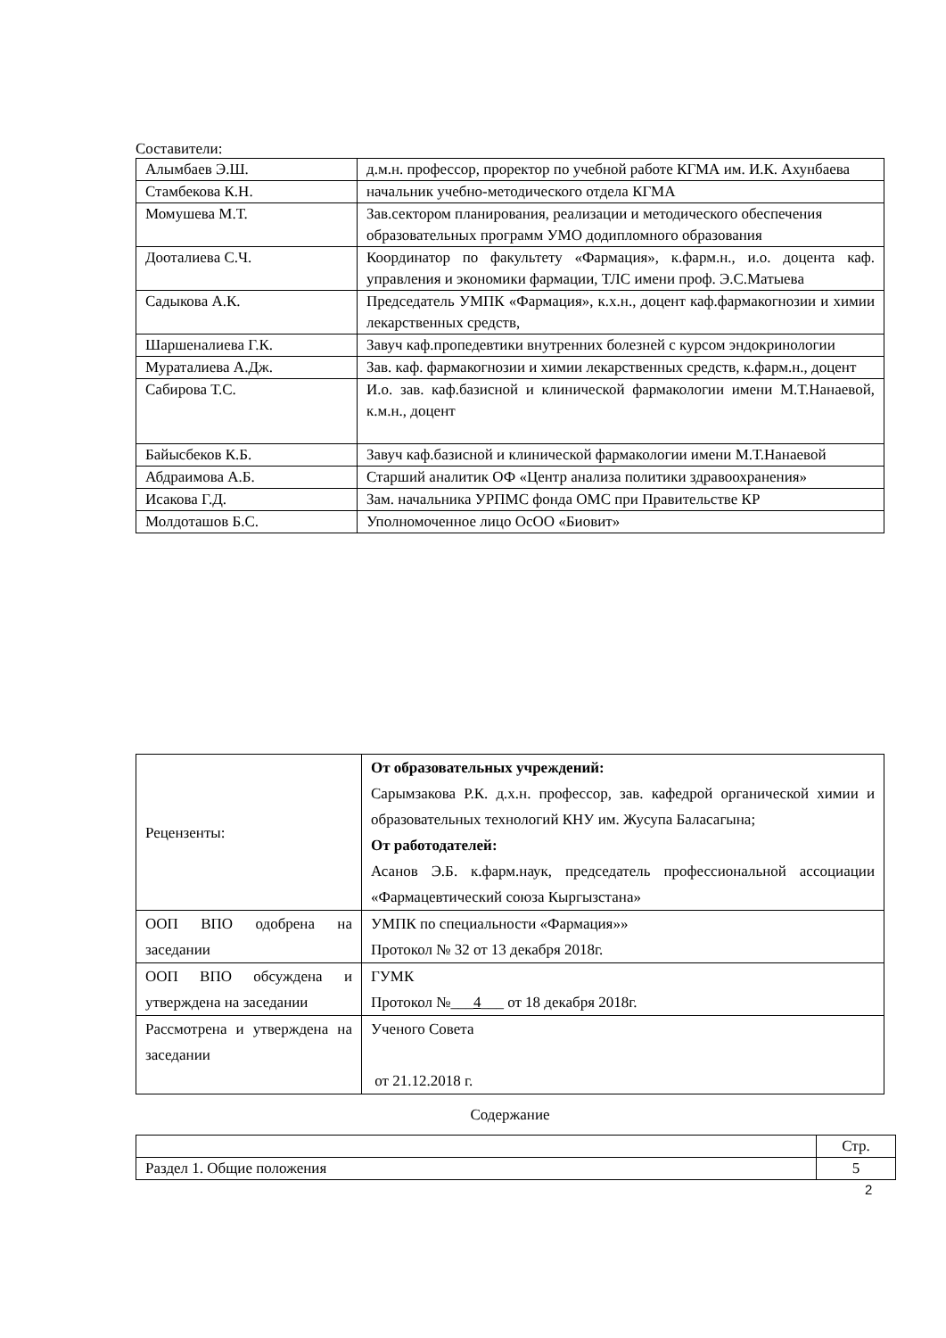Составители:
| Алымбаев Э.Ш. | д.м.н. профессор, проректор по учебной работе КГМА им. И.К. Ахунбаева |
| Стамбекова К.Н. | начальник учебно-методического отдела КГМА |
| Момушева М.Т. | Зав.сектором планирования, реализации и методического обеспечения образовательных программ УМО додипломного образования |
| Дооталиева С.Ч. | Координатор по факультету «Фармация», к.фарм.н., и.о. доцента каф. управления и экономики фармации, ТЛС имени проф. Э.С.Матыева |
| Садыкова А.К. | Председатель УМПК «Фармация», к.х.н., доцент каф.фармакогнозии и химии лекарственных средств, |
| Шаршеналиева Г.К. | Завуч каф.пропедевтики внутренних болезней с курсом эндокринологии |
| Мураталиева А.Дж. | Зав. каф. фармакогнозии и химии лекарственных средств, к.фарм.н., доцент |
| Сабирова Т.С. | И.о. зав. каф.базисной и клинической фармакологии имени М.Т.Нанаевой, к.м.н., доцент |
| Байысбеков К.Б. | Завуч каф.базисной и клинической фармакологии имени М.Т.Нанаевой |
| Абдраимова А.Б. | Старший аналитик ОФ «Центр анализа политики здравоохранения» |
| Исакова Г.Д. | Зам. начальника УРПМС фонда ОМС при Правительстве КР |
| Молдоташов Б.С. | Уполномоченное лицо ОсОО «Биовит» |
| Рецензенты: | От образовательных учреждений: Сарымзакова Р.К. д.х.н. профессор, зав. кафедрой органической химии и образовательных технологий КНУ им. Жусупа Баласагына; От работодателей: Асанов Э.Б. к.фарм.наук, председатель профессиональной ассоциации «Фармацевтический союза Кыргызстана» |
| ООП ВПО одобрена на заседании | УМПК по специальности «Фармация»» Протокол № 32 от 13 декабря 2018г. |
| ООП ВПО обсуждена и утверждена на заседании | ГУМК Протокол №___ 4 ___ от 18 декабря 2018г. |
| Рассмотрена и утверждена на заседании | Ученого Совета от 21.12.2018 г. |
Содержание
| | Стр. |
| Раздел 1. Общие положения | 5 |
2